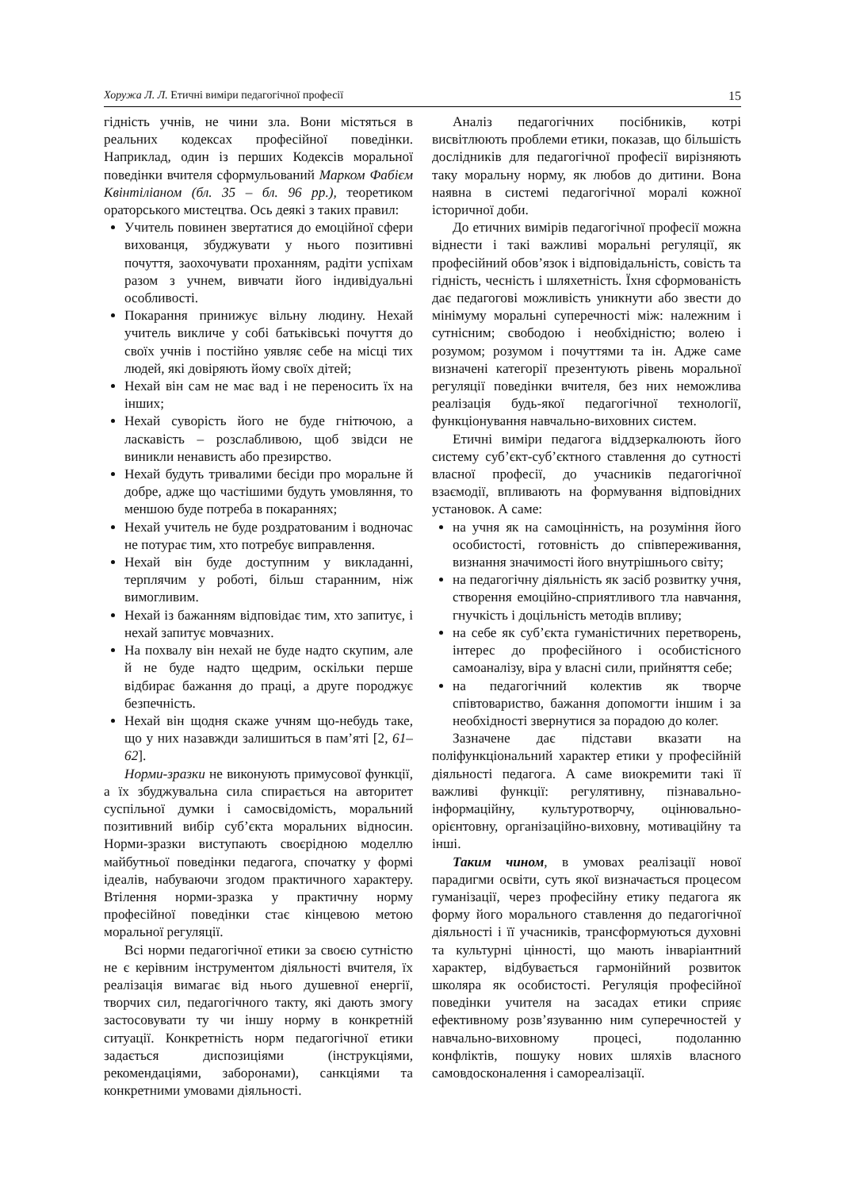Хоружа Л. Л. Етичні виміри педагогічної професії 15
гідність учнів, не чини зла. Вони містяться в реальних кодексах професійної поведінки. Наприклад, один із перших Кодексів моральної поведінки вчителя сформульований Марком Фабієм Квінтіліаном (бл. 35 – бл. 96 рр.), теоретиком ораторського мистецтва. Ось деякі з таких правил:
Учитель повинен звертатися до емоційної сфери вихованця, збуджувати у нього позитивні почуття, заохочувати проханням, радіти успіхам разом з учнем, вивчати його індивідуальні особливості.
Покарання принижує вільну людину. Нехай учитель викличе у собі батьківські почуття до своїх учнів і постійно уявляє себе на місці тих людей, які довіряють йому своїх дітей;
Нехай він сам не має вад і не переносить їх на інших;
Нехай суворість його не буде гнітючою, а ласкавість – розслабливою, щоб звідси не виникли ненависть або презирство.
Нехай будуть тривалими бесіди про моральне й добре, адже що частішими будуть умовляння, то меншою буде потреба в покараннях;
Нехай учитель не буде роздратованим і водночас не потурає тим, хто потребує виправлення.
Нехай він буде доступним у викладанні, терплячим у роботі, більш старанним, ніж вимогливим.
Нехай із бажанням відповідає тим, хто запитує, і нехай запитує мовчазних.
На похвалу він нехай не буде надто скупим, але й не буде надто щедрим, оскільки перше відбирає бажання до праці, а друге породжує безпечність.
Нехай він щодня скаже учням що-небудь таке, що у них назавжди залишиться в пам’яті [2, 61–62].
Норми-зразки не виконують примусової функції, а їх збуджувальна сила спирається на авторитет суспільної думки і самосвідомість, моральний позитивний вибір суб’єкта моральних відносин. Норми-зразки виступають своєрідною моделлю майбутньої поведінки педагога, спочатку у формі ідеалів, набуваючи згодом практичного характеру. Втілення норми-зразка у практичну норму професійної поведінки стає кінцевою метою моральної регуляції.
Всі норми педагогічної етики за своєю сутністю не є керівним інструментом діяльності вчителя, їх реалізація вимагає від нього душевної енергії, творчих сил, педагогічного такту, які дають змогу застосовувати ту чи іншу норму в конкретній ситуації. Конкретність норм педагогічної етики задається диспозиціями (інструкціями, рекомендаціями, заборонами), санкціями та конкретними умовами діяльності.
Аналіз педагогічних посібників, котрі висвітлюють проблеми етики, показав, що більшість дослідників для педагогічної професії вирізняють таку моральну норму, як любов до дитини. Вона наявна в системі педагогічної моралі кожної історичної доби.
До етичних вимірів педагогічної професії можна віднести і такі важливі моральні регуляції, як професійний обов’язок і відповідальність, совість та гідність, чесність і шляхетність. Їхня сформованість дає педагогові можливість уникнути або звести до мінімуму моральні суперечності між: належним і сутнісним; свободою і необхідністю; волею і розумом; розумом і почуттями та ін. Адже саме визначені категорії презентують рівень моральної регуляції поведінки вчителя, без них неможлива реалізація будь-якої педагогічної технології, функціонування навчально-виховних систем.
Етичні виміри педагога віддзеркалюють його систему суб’єкт-суб’єктного ставлення до сутності власної професії, до учасників педагогічної взаємодії, впливають на формування відповідних установок. А саме:
на учня як на самоцінність, на розуміння його особистості, готовність до співпереживання, визнання значимості його внутрішнього світу;
на педагогічну діяльність як засіб розвитку учня, створення емоційно-сприятливого тла навчання, гнучкість і доцільність методів впливу;
на себе як суб’єкта гуманістичних перетворень, інтерес до професійного і особистісного самоаналізу, віра у власні сили, прийняття себе;
на педагогічний колектив як творче співтовариство, бажання допомогти іншим і за необхідності звернутися за порадою до колег.
Зазначене дає підстави вказати на поліфункціональний характер етики у професійній діяльності педагога. А саме виокремити такі її важливі функції: регулятивну, пізнавально-інформаційну, культуротворчу, оцінювально-орієнтовну, організаційно-виховну, мотиваційну та інші.
Таким чином, в умовах реалізації нової парадигми освіти, суть якої визначається процесом гуманізації, через професійну етику педагога як форму його морального ставлення до педагогічної діяльності і її учасників, трансформуються духовні та культурні цінності, що мають інваріантний характер, відбувається гармонійний розвиток школяра як особистості. Регуляція професійної поведінки учителя на засадах етики сприяє ефективному розв’язуванню ним суперечностей у навчально-виховному процесі, подоланню конфліктів, пошуку нових шляхів власного самовдосконалення і самореалізації.